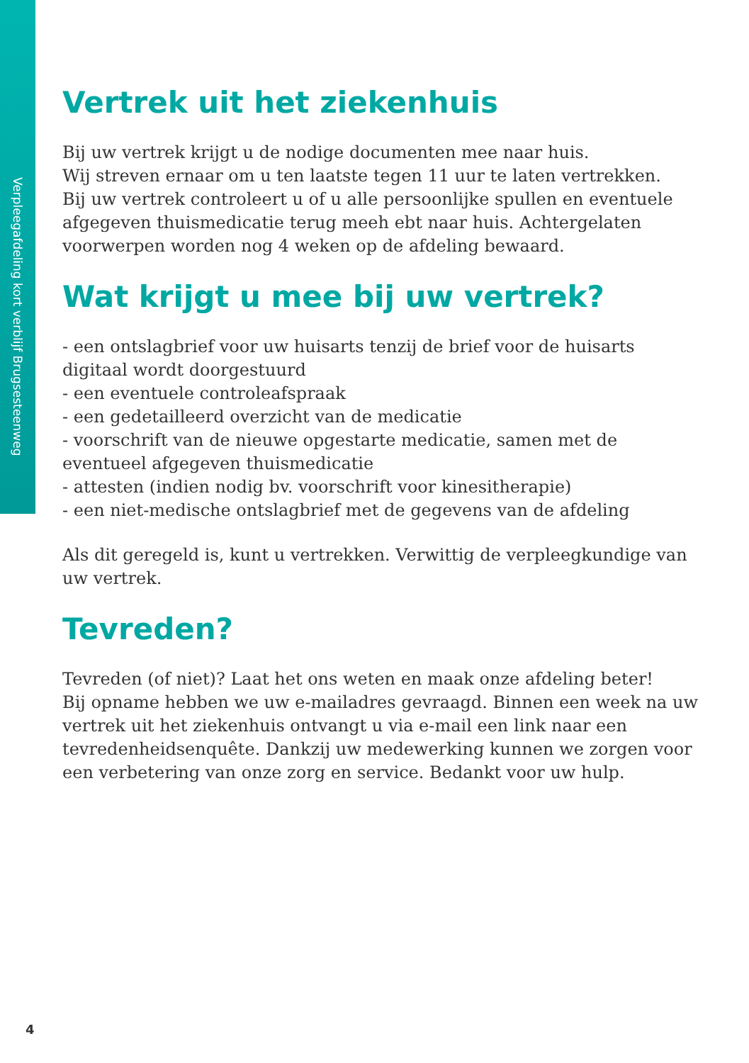Verpleegafdeling kort verblijf Brugsesteenweg
Vertrek uit het ziekenhuis
Bij uw vertrek krijgt u de nodige documenten mee naar huis.
Wij streven ernaar om u ten laatste tegen 11 uur te laten vertrekken.
Bij uw vertrek controleert u of u alle persoonlijke spullen en eventuele afgegeven thuismedicatie terug meeh ebt naar huis. Achtergelaten voorwerpen worden nog 4 weken op de afdeling bewaard.
Wat krijgt u mee bij uw vertrek?
- een ontslagbrief voor uw huisarts tenzij de brief voor de huisarts digitaal wordt doorgestuurd
- een eventuele controleafspraak
- een gedetailleerd overzicht van de medicatie
- voorschrift van de nieuwe opgestarte medicatie, samen met de eventueel afgegeven thuismedicatie
- attesten (indien nodig bv. voorschrift voor kinesitherapie)
- een niet-medische ontslagbrief met de gegevens van de afdeling
Als dit geregeld is, kunt u vertrekken. Verwittig de verpleegkundige van uw vertrek.
Tevreden?
Tevreden (of niet)? Laat het ons weten en maak onze afdeling beter!
Bij opname hebben we uw e-mailadres gevraagd. Binnen een week na uw vertrek uit het ziekenhuis ontvangt u via e-mail een link naar een tevredenheidsenquête. Dankzij uw medewerking kunnen we zorgen voor een verbetering van onze zorg en service. Bedankt voor uw hulp.
4